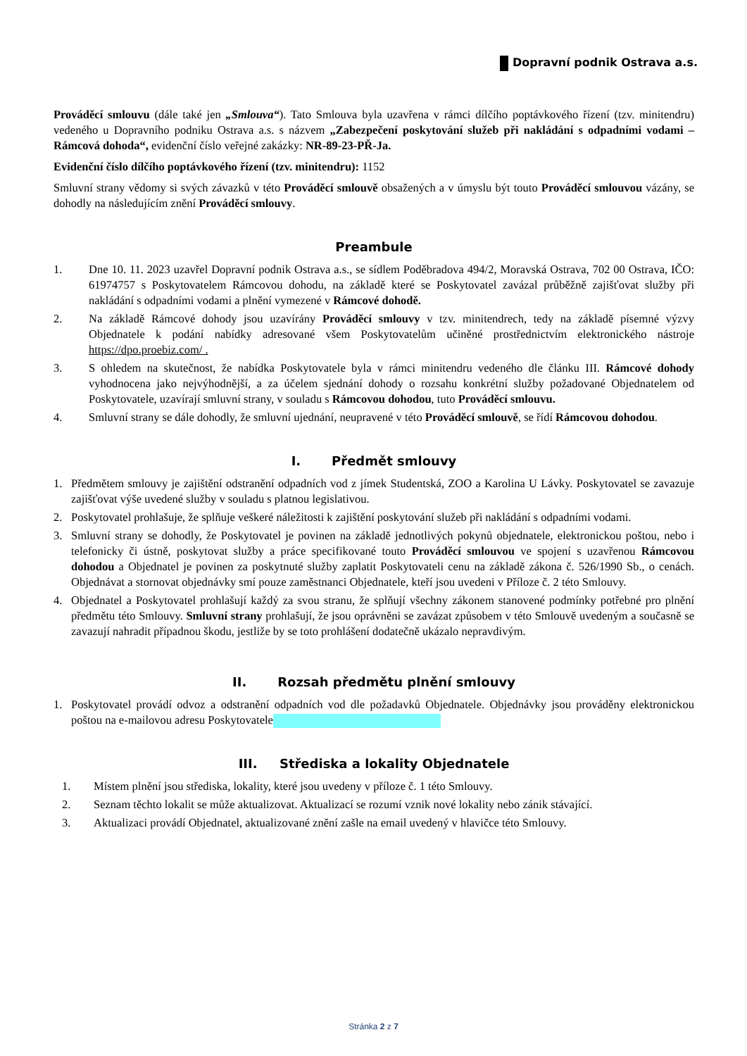Dopravní podnik Ostrava a.s.
Prováděcí smlouvu (dále také jen „Smlouva“). Tato Smlouva byla uzavřena v rámci dílčího poptávkového řízení (tzv. minitendru) vedeného u Dopravního podniku Ostrava a.s. s názvem „Zabezpečení poskytování služeb při nakládání s odpadními vodami – Rámcová dohoda“, evidenční číslo veřejné zakázky: NR-89-23-PŘ-Ja.
Evidenční číslo dílčího poptávkového řízení (tzv. minitendru): 1152
Smluvní strany vědomy si svých závazků v této Prováděcí smlouvě obsažených a v úmyslu být touto Prováděcí smlouvou vázány, se dohodly na následujícím znění Prováděcí smlouvy.
Preambule
1. Dne 10. 11. 2023 uzavřel Dopravní podnik Ostrava a.s., se sídlem Poděbradova 494/2, Moravská Ostrava, 702 00 Ostrava, IČO: 61974757 s Poskytovatelem Rámcovou dohodu, na základě které se Poskytovatel zavázal průběžně zajišťovat služby při nakládání s odpadními vodami a plnění vymezené v Rámcové dohodě.
2. Na základě Rámcové dohody jsou uzavírány Prováděcí smlouvy v tzv. minitendrech, tedy na základě písemné výzvy Objednatele k podání nabídky adresované všem Poskytovatelům učiněné prostřednictvím elektronického nástroje https://dpo.proebiz.com/ .
3. S ohledem na skutečnost, že nabídka Poskytovatele byla v rámci minitendru vedeného dle článku III. Rámcové dohody vyhodnocena jako nejvýhodnější, a za účelem sjednání dohody o rozsahu konkrétní služby požadované Objednatelem od Poskytovatele, uzavírají smluvní strany, v souladu s Rámcovou dohodou, tuto Prováděcí smlouvu.
4. Smluvní strany se dále dohodly, že smluvní ujednání, neupravené v této Prováděcí smlouvě, se řídí Rámcovou dohodou.
I. Předmět smlouvy
1. Předmětem smlouvy je zajištění odstranění odpadních vod z jímek Studentská, ZOO a Karolina U Lávky. Poskytovatel se zavazuje zajišťovat výše uvedené služby v souladu s platnou legislativou.
2. Poskytovatel prohlašuje, že splňuje veškeré náležitosti k zajištění poskytování služeb při nakládání s odpadními vodami.
3. Smluvní strany se dohodly, že Poskytovatel je povinen na základě jednotlivých pokynů objednatele, elektronickou poštou, nebo i telefonicky či ústně, poskytovat služby a práce specifikované touto Prováděcí smlouvou ve spojení s uzavřenou Rámcovou dohodou a Objednatel je povinen za poskytnuté služby zaplatit Poskytovateli cenu na základě zákona č. 526/1990 Sb., o cenách. Objednávat a stornovat objednávky smí pouze zaměstnanci Objednatele, kteří jsou uvedeni v Příloze č. 2 této Smlouvy.
4. Objednatel a Poskytovatel prohlašují každý za svou stranu, že splňují všechny zákonem stanovené podmínky potřebné pro plnění předmětu této Smlouvy. Smluvní strany prohlašují, že jsou oprávněni se zavázat způsobem v této Smlouvě uvedeným a současně se zavazují nahradit případnou škodu, jestliže by se toto prohlášení dodatečně ukázalo nepravdivým.
II. Rozsah předmětu plnění smlouvy
1. Poskytovatel provádí odvoz a odstranění odpadních vod dle požadavků Objednatele. Objednávky jsou prováděny elektronickou poštou na e-mailovou adresu Poskytovatele
III. Střediska a lokality Objednatele
1. Místem plnění jsou střediska, lokality, které jsou uvedeny v příloze č. 1 této Smlouvy.
2. Seznam těchto lokalit se může aktualizovat. Aktualizací se rozumí vznik nové lokality nebo zánik stávající.
3. Aktualizaci provádí Objednatel, aktualizované znění zašle na email uvedený v hlavičce této Smlouvy.
Stránka 2 z 7